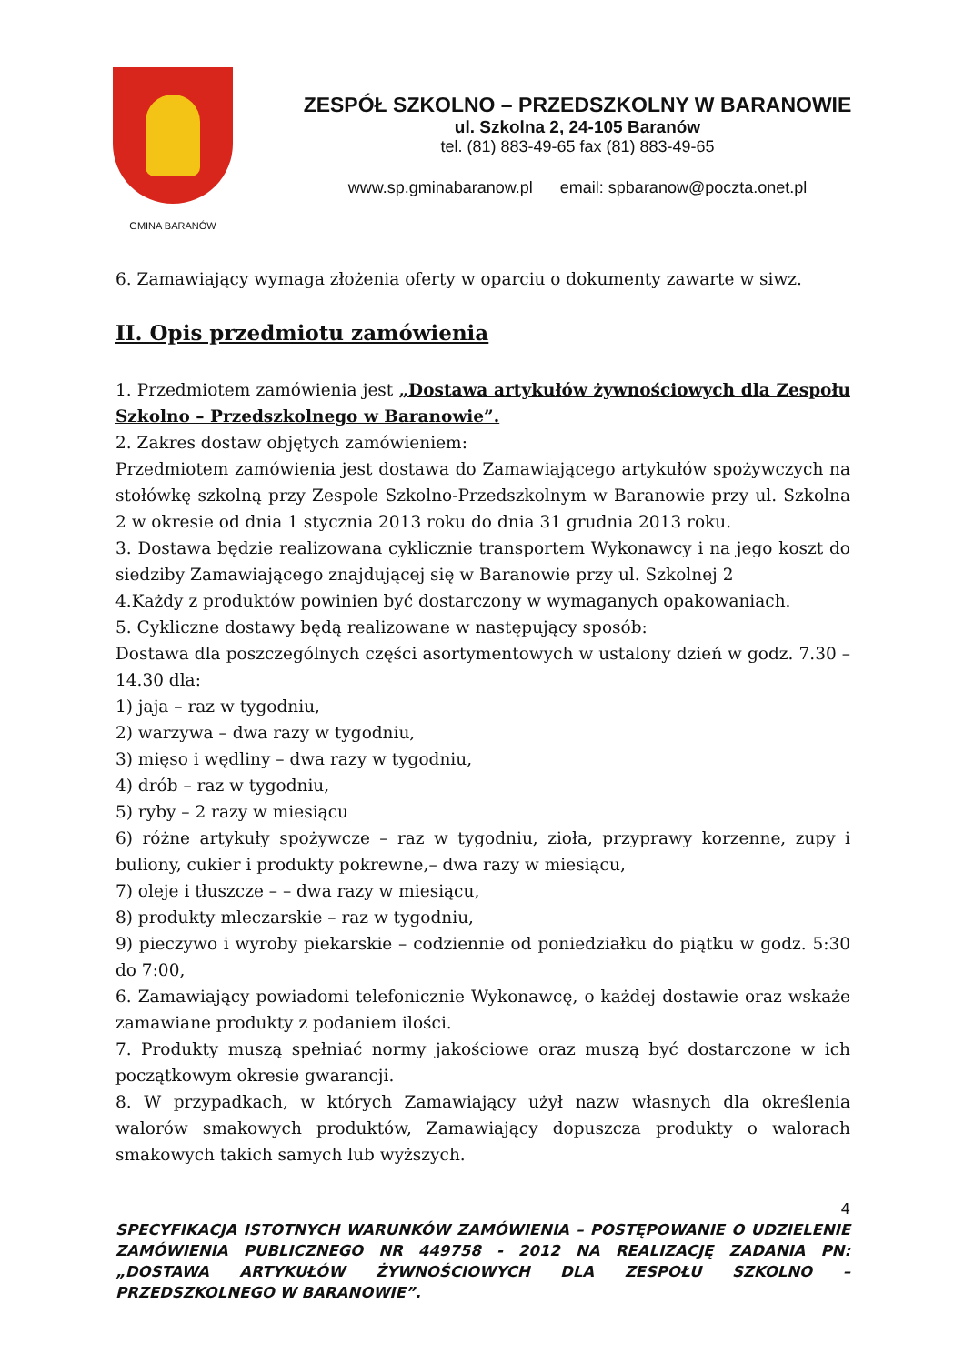GMINA BARANÓW
ZESPÓŁ SZKOLNO – PRZEDSZKOLNY W BARANOWIE
ul. Szkolna 2, 24-105 Baranów
tel. (81) 883-49-65 fax (81) 883-49-65
www.sp.gminabaranow.pl email: spbaranow@poczta.onet.pl
6. Zamawiający wymaga złożenia oferty w oparciu o dokumenty zawarte w siwz.
II. Opis przedmiotu zamówienia
1. Przedmiotem zamówienia jest „Dostawa artykułów żywnościowych dla Zespołu Szkolno – Przedszkolnego w Baranowie”.
2. Zakres dostaw objętych zamówieniem:
Przedmiotem zamówienia jest dostawa do Zamawiającego artykułów spożywczych na stołówkę szkolną przy Zespole Szkolno-Przedszkolnym w Baranowie przy ul. Szkolna 2 w okresie od dnia 1 stycznia 2013 roku do dnia 31 grudnia 2013 roku.
3. Dostawa będzie realizowana cyklicznie transportem Wykonawcy i na jego koszt do siedziby Zamawiającego znajdującej się w Baranowie przy ul. Szkolnej 2
4.Każdy z produktów powinien być dostarczony w wymaganych opakowaniach.
5. Cykliczne dostawy będą realizowane w następujący sposób:
Dostawa dla poszczególnych części asortymentowych w ustalony dzień w godz. 7.30 – 14.30 dla:
1) jaja – raz w tygodniu,
2) warzywa – dwa razy w tygodniu,
3) mięso i wędliny – dwa razy w tygodniu,
4) drób – raz w tygodniu,
5) ryby – 2 razy w miesiącu
6) różne artykuły spożywcze – raz w tygodniu, zioła, przyprawy korzenne, zupy i buliony, cukier i produkty pokrewne,– dwa razy w miesiącu,
7) oleje i tłuszcze – – dwa razy w miesiącu,
8) produkty mleczarskie – raz w tygodniu,
9) pieczywo i wyroby piekarskie – codziennie od poniedziałku do piątku w godz. 5:30 do 7:00,
6. Zamawiający powiadomi telefonicznie Wykonawcę, o każdej dostawie oraz wskaże zamawiane produkty z podaniem ilości.
7. Produkty muszą spełniać normy jakościowe oraz muszą być dostarczone w ich początkowym okresie gwarancji.
8. W przypadkach, w których Zamawiający użył nazw własnych dla określenia walorów smakowych produktów, Zamawiający dopuszcza produkty o walorach smakowych takich samych lub wyższych.
4
SPECYFIKACJA ISTOTNYCH WARUNKÓW ZAMÓWIENIA – POSTĘPOWANIE O UDZIELENIE ZAMÓWIENIA PUBLICZNEGO NR 449758 - 2012 NA REALIZACJĘ ZADANIA PN: „DOSTAWA ARTYKUŁÓW ŻYWNOŚCIOWYCH DLA ZESPOŁU SZKOLNO – PRZEDSZKOLNEGO W BARANOWIE”.